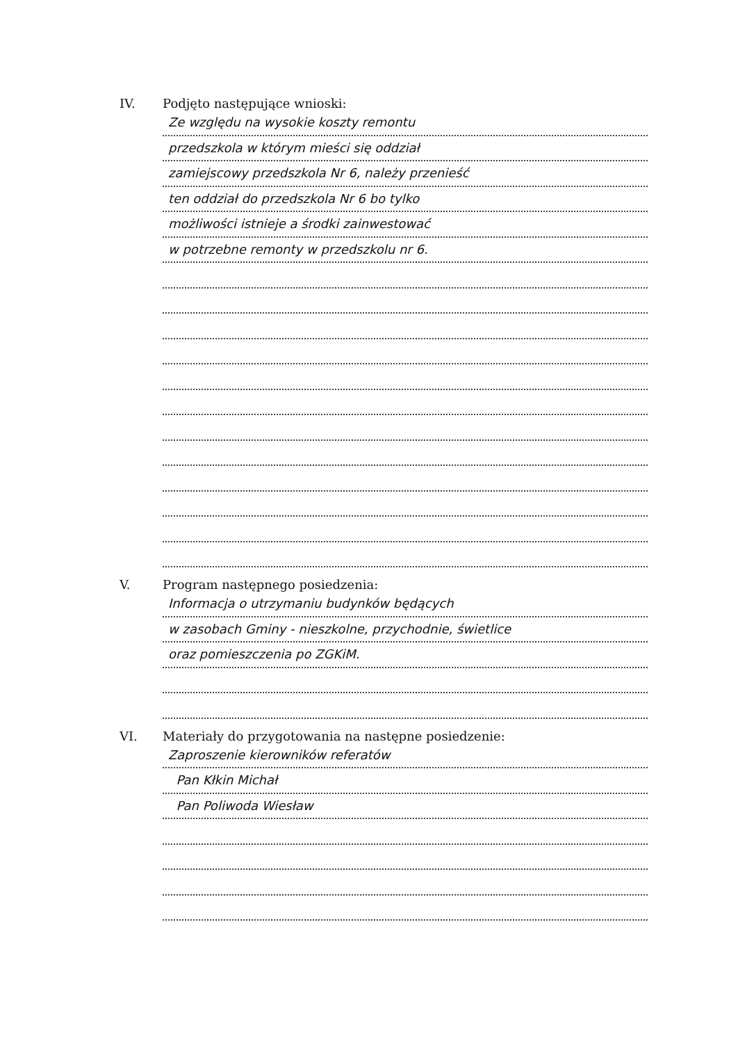IV. Podjęto następujące wnioski:
Ze względu na wysokie koszty remontu
przedszkola w którym mieści się oddział
zamiejscowy przedszkola Nr 6, należy przenieść
ten oddział do przedszkola Nr 6 bo tylko
możliwości istnieje a środki zainwestować
w potrzebne remonty w przedszkolu nr 6.
V. Program następnego posiedzenia:
Informacja o utrzymaniu budynków będących
w zasobach Gminy - nieszkolne, przychodnie, świetlice
oraz pomieszczenia po ZGKiM.
VI. Materiały do przygotowania na następne posiedzenie:
Zaproszenie kierowników referatów
Pan Kłkin Michał
Pan Poliwoda Wiesław